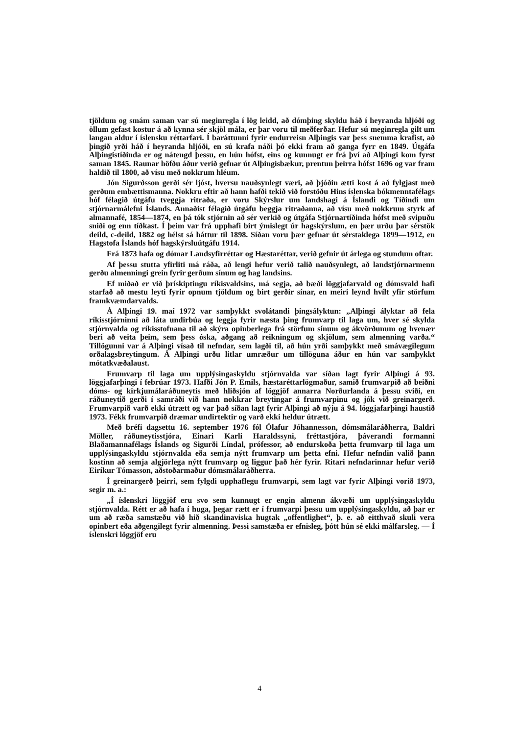tjöldum og smám saman var sú meginregla í lög leidd, að dómþing skyldu háð í heyranda hljóði og öllum gefast kostur á að kynna sér skjöl mála, er þar voru til meðferðar. Hefur sú meginregla gilt um langan aldur í íslensku réttarfari. Í baráttunni fyrir endurreisn Alþingis var þess snemma krafist, að þingið yrði háð í heyranda hljóði, en sú krafa náði þó ekki fram að ganga fyrr en 1849. Útgáfa Alþingistíðinda er og nátengd þessu, en hún hófst, eins og kunnugt er frá því að Alþingi kom fyrst saman 1845. Raunar höfðu áður verið gefnar út Alþingisbækur, prentun þeirra hófst 1696 og var fram haldið til 1800, að vísu með nokkrum hléum.
Jón Sigurðsson gerði sér ljóst, hversu nauðsynlegt væri, að þjóðin ætti kost á að fylgjast með gerðum embættismanna. Nokkru eftir að hann hafði tekið við forstöðu Hins íslenska bókmenntafélags hóf félagið útgáfu tveggja ritraða, er voru Skýrslur um landshagi á Íslandi og Tíðindi um stjórnarmálefni Íslands. Annaðist félagið útgáfu beggja ritraðanna, að vísu með nokkrum styrk af almannafé, 1854—1874, en þá tók stjórnin að sér verkið og útgáfa Stjórnartíðinda hófst með svipuðu sniði og enn tíðkast. Í þeim var frá upphafi birt ýmislegt úr hagskýrslum, en þær urðu þar sérstök deild, c-deild, 1882 og hélst sá háttur til 1898. Síðan voru þær gefnar út sérstaklega 1899—1912, en Hagstofa Íslands hóf hagskýrsluútgáfu 1914.
Frá 1873 hafa og dómar Landsyfirréttar og Hæstaréttar, verið gefnir út árlega og stundum oftar.
Af þessu stutta yfirliti má ráða, að lengi hefur verið talið nauðsynlegt, að landstjórnarmenn gerðu almenningi grein fyrir gerðum sínum og hag landsins.
Ef miðað er við þrískiptingu ríkisvaldsins, má segja, að bæði löggjafarvald og dómsvald hafi starfað að mestu leyti fyrir opnum tjöldum og birt gerðir sínar, en meiri leynd hvílt yfir störfum framkvæmdarvalds.
Á Alþingi 19. maí 1972 var samþykkt svolátandi þingsályktun: „Alþingi ályktar að fela ríkisstjórninni að láta undirbúa og leggja fyrir næsta þing frumvarp til laga um, hver sé skylda stjórnvalda og ríkisstofnana til að skýra opinberlega frá störfum sínum og ákvörðunum og hvenær beri að veita þeim, sem þess óska, aðgang að reikningum og skjölum, sem almenning varða.“ Tillögunni var á Alþingi vísað til nefndar, sem lagði til, að hún yrði samþykkt með smávægilegum orðalagsbreytingum. Á Alþingi urðu litlar umræður um tillöguna áður en hún var samþykkt mótatkvæðalaust.
Frumvarp til laga um upplýsingaskyldu stjórnvalda var síðan lagt fyrir Alþingi á 93. löggjafarþingi í febrúar 1973. Hafði Jón P. Emils, hæstaréttarlögmaður, samið frumvarpið að beiðni dóms- og kirkjumálaráðuneytis með hliðsjón af löggjöf annarra Norðurlanda á þessu sviði, en ráðuneytið gerði í samráði við hann nokkrar breytingar á frumvarpinu og jók við greinargerð. Frumvarpið varð ekki útrætt og var það síðan lagt fyrir Alþingi að nýju á 94. löggjafarþingi haustið 1973. Fékk frumvarpið dræmar undirtektir og varð ekki heldur útrætt.
Með bréfi dagsettu 16. september 1976 fól Ólafur Jóhannesson, dómsmálaráðherra, Baldri Möller, ráðuneytisstjóra, Einari Karli Haraldssyni, fréttastjóra, þáverandi formanni Blaðamannafélags Íslands og Sigurði Líndal, prófessor, að endurskoða þetta frumvarp til laga um upplýsingaskyldu stjórnvalda eða semja nýtt frumvarp um þetta efni. Hefur nefndin valið þann kostinn að semja algjörlega nýtt frumvarp og liggur það hér fyrir. Ritari nefndarinnar hefur verið Eiríkur Tómasson, aðstoðarmaður dómsmálaráðherra.
Í greinargerð þeirri, sem fylgdi upphaflegu frumvarpi, sem lagt var fyrir Alþingi vorið 1973, segir m. a.:
„Í íslenskri löggjöf eru svo sem kunnugt er engin almenn ákvæði um upplýsingaskyldu stjórnvalda. Rétt er að hafa í huga, þegar rætt er í frumvarpi þessu um upplýsingaskyldu, að þar er um að ræða samstæðu við hið skandinaviska hugtak „offentlighet“, þ. e. að eitthvað skuli vera opinbert eða aðgengilegt fyrir almenning. Þessi samstæða er efnisleg, þótt hún sé ekki málfarsleg. — Í íslenskri löggjöf eru
4